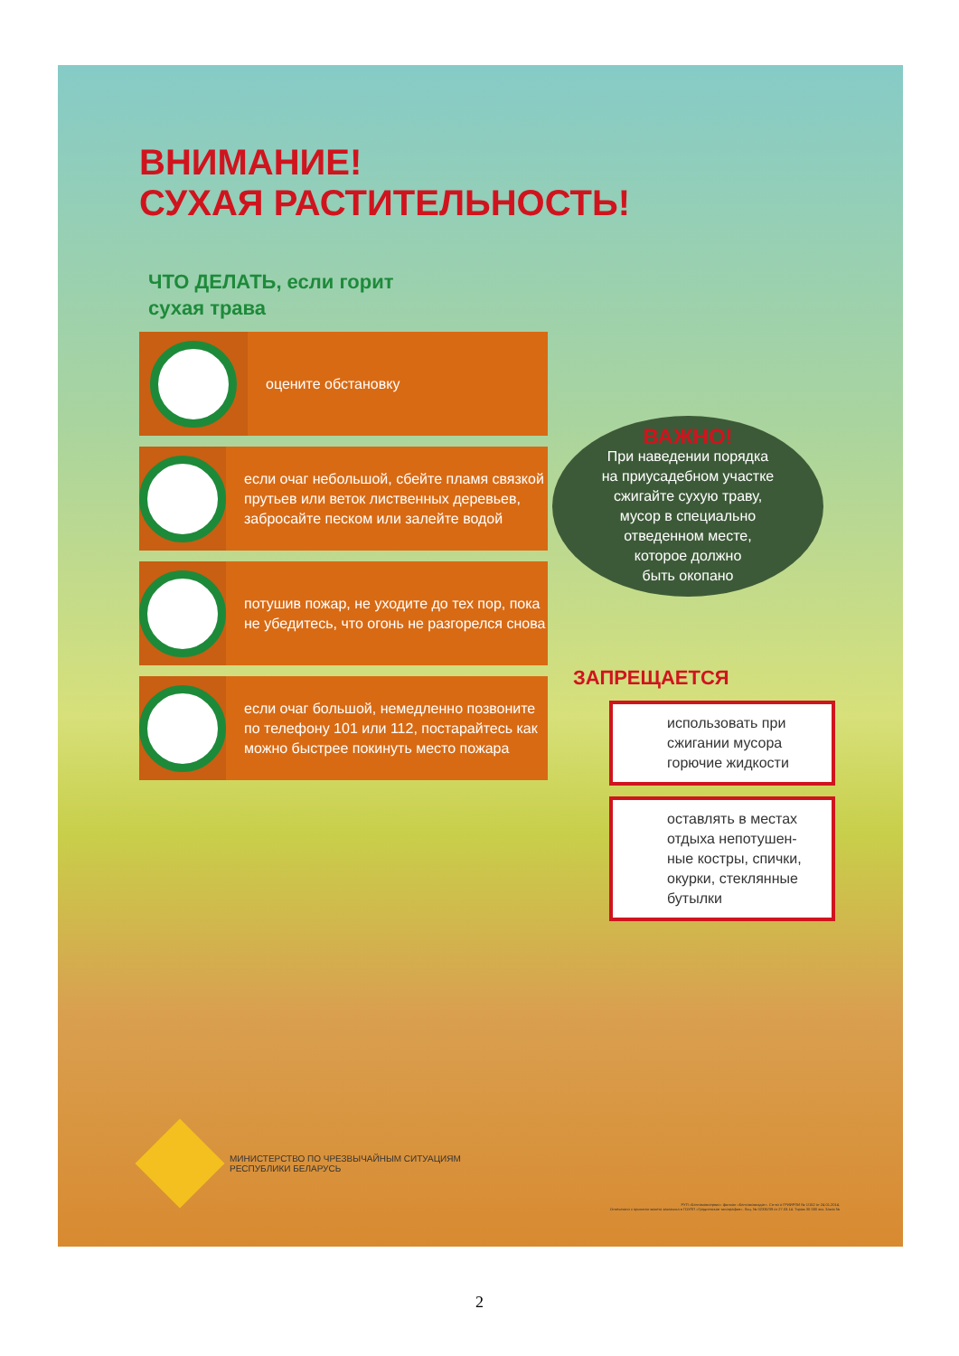ВНИМАНИЕ!
СУХАЯ РАСТИТЕЛЬНОСТЬ!
ЧТО ДЕЛАТЬ, если горит
сухая трава
оцените обстановку
если очаг небольшой, сбейте пламя связкой прутьев или веток лиственных деревьев, забросайте песком или залейте водой
потушив пожар, не уходите до тех пор, пока не убедитесь, что огонь не разгорелся снова
если очаг большой, немедленно позвоните по телефону 101 или 112, постарайтесь как можно быстрее покинуть место пожара
ВАЖНО!
При наведении порядка
на приусадебном участке
сжигайте сухую траву,
мусор в специально
отведенном месте,
которое должно
быть окопано
ЗАПРЕЩАЕТСЯ
использовать при сжигании мусора горючие жидкости
оставлять в местах отдыха непотушен-ные костры, спички, окурки, стеклянные бутылки
МИНИСТЕРСТВО ПО ЧРЕЗВЫЧАЙНЫМ СИТУАЦИЯМ
РЕСПУБЛИКИ БЕЛАРУСЬ
РУП «Белтаможсервис» филиал «Белтаможиздат». Св-во о ГРИИРПИ № 1/152 от 24.01.2014.
Отпечатано с оригинал-макета заказчика в ГОУПП «Гродненская типография». Лиц. № 02330/39 от 27.03.14. Тираж 30 000 экз. Заказ №
2